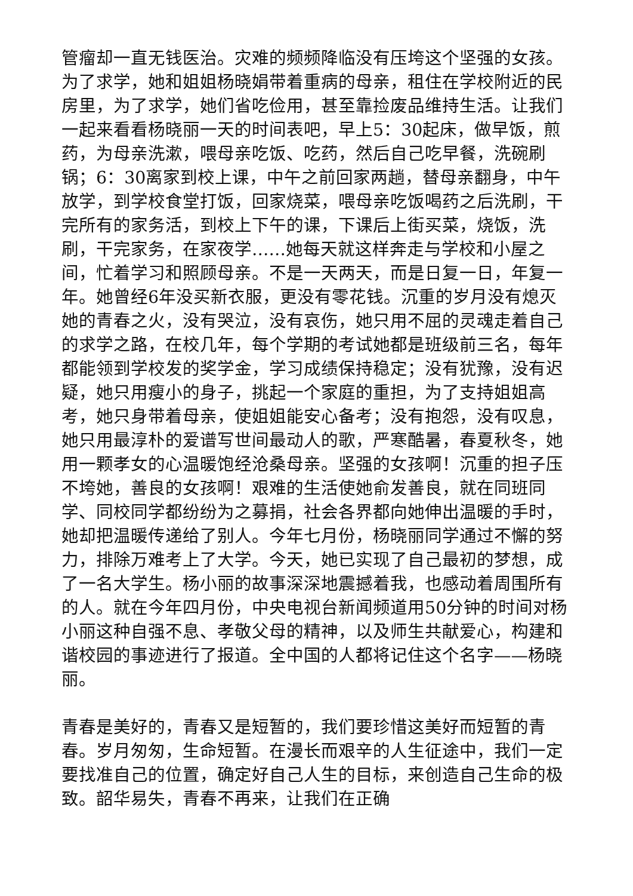管瘤却一直无钱医治。灾难的频频降临没有压垮这个坚强的女孩。为了求学，她和姐姐杨晓娟带着重病的母亲，租住在学校附近的民房里，为了求学，她们省吃俭用，甚至靠捡废品维持生活。让我们一起来看看杨晓丽一天的时间表吧，早上5：30起床，做早饭，煎药，为母亲洗漱，喂母亲吃饭、吃药，然后自己吃早餐，洗碗刷锅；6：30离家到校上课，中午之前回家两趟，替母亲翻身，中午放学，到学校食堂打饭，回家烧菜，喂母亲吃饭喝药之后洗刷，干完所有的家务活，到校上下午的课，下课后上街买菜，烧饭，洗刷，干完家务，在家夜学……她每天就这样奔走与学校和小屋之间，忙着学习和照顾母亲。不是一天两天，而是日复一日，年复一年。她曾经6年没买新衣服，更没有零花钱。沉重的岁月没有熄灭她的青春之火，没有哭泣，没有哀伤，她只用不屈的灵魂走着自己的求学之路，在校几年，每个学期的考试她都是班级前三名，每年都能领到学校发的奖学金，学习成绩保持稳定；没有犹豫，没有迟疑，她只用瘦小的身子，挑起一个家庭的重担，为了支持姐姐高考，她只身带着母亲，使姐姐能安心备考；没有抱怨，没有叹息，她只用最淳朴的爱谱写世间最动人的歌，严寒酷暑，春夏秋冬，她用一颗孝女的心温暖饱经沧桑母亲。坚强的女孩啊！沉重的担子压不垮她，善良的女孩啊！艰难的生活使她俞发善良，就在同班同学、同校同学都纷纷为之募捐，社会各界都向她伸出温暖的手时，她却把温暖传递给了别人。今年七月份，杨晓丽同学通过不懈的努力，排除万难考上了大学。今天，她已实现了自己最初的梦想，成了一名大学生。杨小丽的故事深深地震撼着我，也感动着周围所有的人。就在今年四月份，中央电视台新闻频道用50分钟的时间对杨小丽这种自强不息、孝敬父母的精神，以及师生共献爱心，构建和谐校园的事迹进行了报道。全中国的人都将记住这个名字——杨晓丽。
青春是美好的，青春又是短暂的，我们要珍惜这美好而短暂的青春。岁月匆匆，生命短暂。在漫长而艰辛的人生征途中，我们一定要找准自己的位置，确定好自己人生的目标，来创造自己生命的极致。韶华易失，青春不再来，让我们在正确